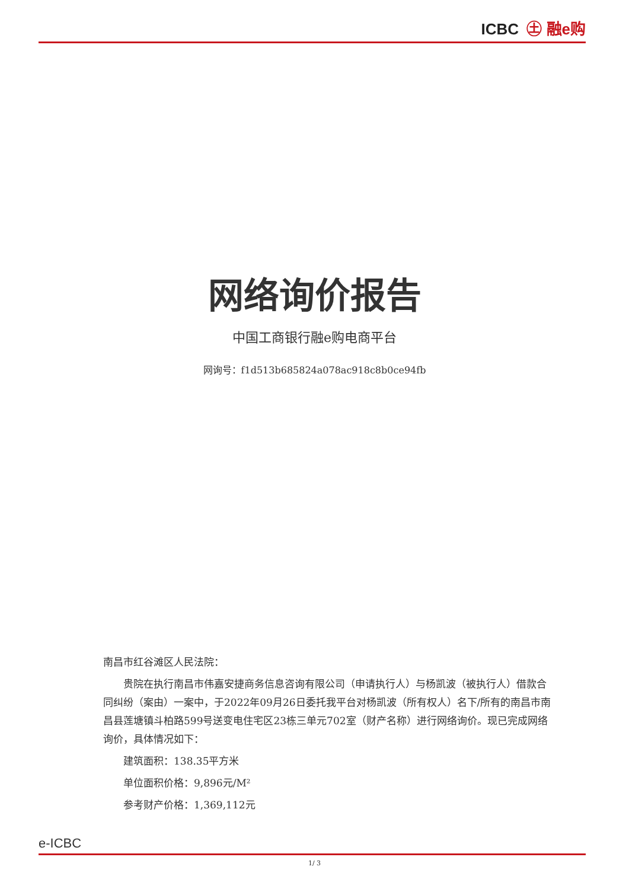ICBC ㊏ 融e购
网络询价报告
中国工商银行融e购电商平台
网询号：f1d513b685824a078ac918c8b0ce94fb
南昌市红谷滩区人民法院：
贵院在执行南昌市伟嘉安捷商务信息咨询有限公司（申请执行人）与杨凯波（被执行人）借款合同纠纷（案由）一案中，于2022年09月26日委托我平台对杨凯波（所有权人）名下/所有的南昌市南昌县莲塘镇斗柏路599号送变电住宅区23栋三单元702室（财产名称）进行网络询价。现已完成网络询价，具体情况如下：
建筑面积：138.35平方米
单位面积价格：9,896元/M²
参考财产价格：1,369,112元
e-ICBC
1/ 3